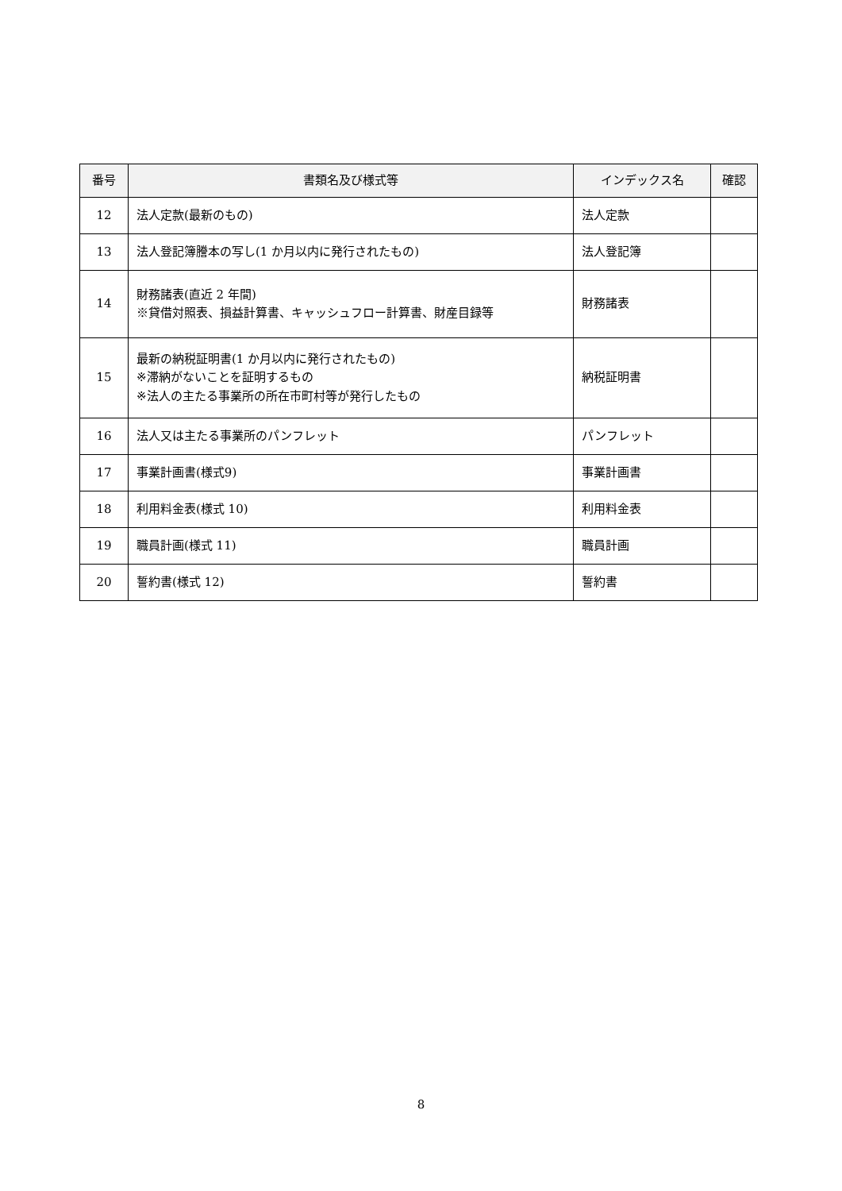| 番号 | 書類名及び様式等 | インデックス名 | 確認 |
| --- | --- | --- | --- |
| 12 | 法人定款(最新のもの) | 法人定款 | |
| 13 | 法人登記簿謄本の写し(1 か月以内に発行されたもの) | 法人登記簿 | |
| 14 | 財務諸表(直近 2 年間) ※貸借対照表、損益計算書、キャッシュフロー計算書、財産目録等 | 財務諸表 | |
| 15 | 最新の納税証明書(1 か月以内に発行されたもの) ※滞納がないことを証明するもの ※法人の主たる事業所の所在市町村等が発行したもの | 納税証明書 | |
| 16 | 法人又は主たる事業所のパンフレット | パンフレット | |
| 17 | 事業計画書(様式9) | 事業計画書 | |
| 18 | 利用料金表(様式 10) | 利用料金表 | |
| 19 | 職員計画(様式 11) | 職員計画 | |
| 20 | 誓約書(様式 12) | 誓約書 | |
8